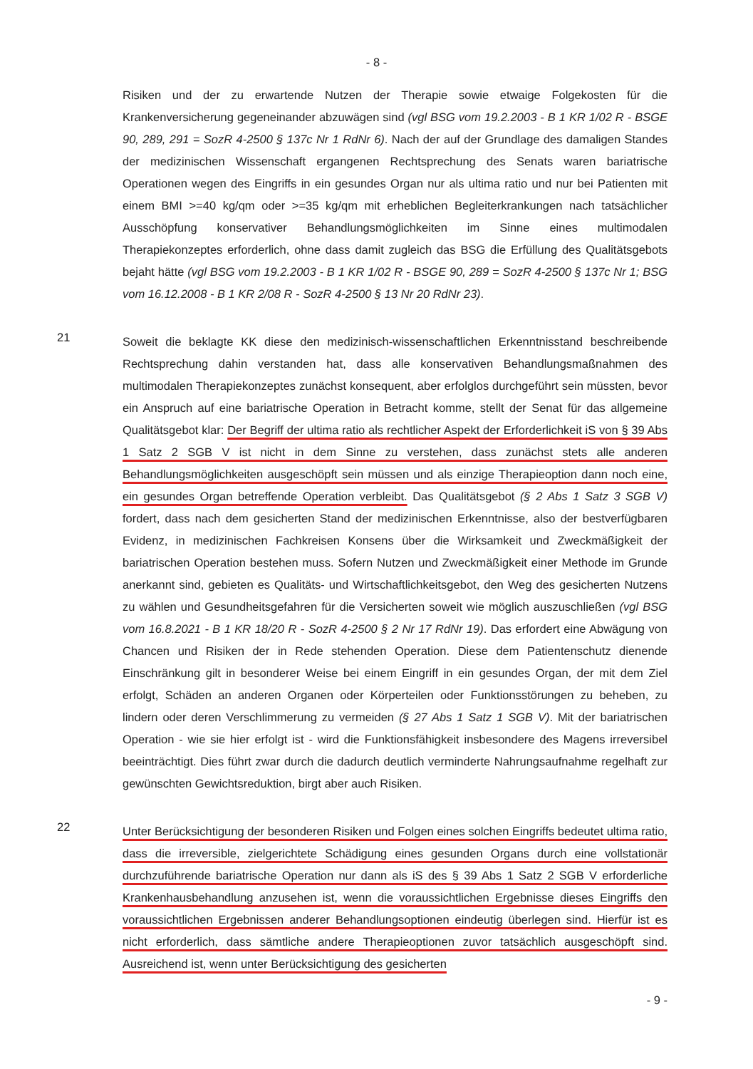- 8 -
Risiken und der zu erwartende Nutzen der Therapie sowie etwaige Folgekosten für die Krankenversicherung gegeneinander abzuwägen sind (vgl BSG vom 19.2.2003 - B 1 KR 1/02 R - BSGE 90, 289, 291 = SozR 4-2500 § 137c Nr 1 RdNr 6). Nach der auf der Grundlage des damaligen Standes der medizinischen Wissenschaft ergangenen Rechtsprechung des Senats waren bariatrische Operationen wegen des Eingriffs in ein gesundes Organ nur als ultima ratio und nur bei Patienten mit einem BMI >=40 kg/qm oder >=35 kg/qm mit erheblichen Begleiterkrankungen nach tatsächlicher Ausschöpfung konservativer Behandlungsmöglichkeiten im Sinne eines multimodalen Therapiekonzeptes erforderlich, ohne dass damit zugleich das BSG die Erfüllung des Qualitätsgebots bejaht hätte (vgl BSG vom 19.2.2003 - B 1 KR 1/02 R - BSGE 90, 289 = SozR 4-2500 § 137c Nr 1; BSG vom 16.12.2008 - B 1 KR 2/08 R - SozR 4-2500 § 13 Nr 20 RdNr 23).
21
Soweit die beklagte KK diese den medizinisch-wissenschaftlichen Erkenntnisstand beschreibende Rechtsprechung dahin verstanden hat, dass alle konservativen Behandlungsmaßnahmen des multimodalen Therapiekonzeptes zunächst konsequent, aber erfolglos durchgeführt sein müssten, bevor ein Anspruch auf eine bariatrische Operation in Betracht komme, stellt der Senat für das allgemeine Qualitätsgebot klar: Der Begriff der ultima ratio als rechtlicher Aspekt der Erforderlichkeit iS von § 39 Abs 1 Satz 2 SGB V ist nicht in dem Sinne zu verstehen, dass zunächst stets alle anderen Behandlungsmöglichkeiten ausgeschöpft sein müssen und als einzige Therapieoption dann noch eine, ein gesundes Organ betreffende Operation verbleibt. Das Qualitätsgebot (§ 2 Abs 1 Satz 3 SGB V) fordert, dass nach dem gesicherten Stand der medizinischen Erkenntnisse, also der bestverfügbaren Evidenz, in medizinischen Fachkreisen Konsens über die Wirksamkeit und Zweckmäßigkeit der bariatrischen Operation bestehen muss. Sofern Nutzen und Zweckmäßigkeit einer Methode im Grunde anerkannt sind, gebieten es Qualitäts- und Wirtschaftlichkeitsgebot, den Weg des gesicherten Nutzens zu wählen und Gesundheitsgefahren für die Versicherten soweit wie möglich auszuschließen (vgl BSG vom 16.8.2021 - B 1 KR 18/20 R - SozR 4-2500 § 2 Nr 17 RdNr 19). Das erfordert eine Abwägung von Chancen und Risiken der in Rede stehenden Operation. Diese dem Patientenschutz dienende Einschränkung gilt in besonderer Weise bei einem Eingriff in ein gesundes Organ, der mit dem Ziel erfolgt, Schäden an anderen Organen oder Körperteilen oder Funktionsstörungen zu beheben, zu lindern oder deren Verschlimmerung zu vermeiden (§ 27 Abs 1 Satz 1 SGB V). Mit der bariatrischen Operation - wie sie hier erfolgt ist - wird die Funktionsfähigkeit insbesondere des Magens irreversibel beeinträchtigt. Dies führt zwar durch die dadurch deutlich verminderte Nahrungsaufnahme regelhaft zur gewünschten Gewichtsreduktion, birgt aber auch Risiken.
22
Unter Berücksichtigung der besonderen Risiken und Folgen eines solchen Eingriffs bedeutet ultima ratio, dass die irreversible, zielgerichtete Schädigung eines gesunden Organs durch eine vollstationär durchzuführende bariatrische Operation nur dann als iS des § 39 Abs 1 Satz 2 SGB V erforderliche Krankenhausbehandlung anzusehen ist, wenn die voraussichtlichen Ergebnisse dieses Eingriffs den voraussichtlichen Ergebnissen anderer Behandlungsoptionen eindeutig überlegen sind. Hierfür ist es nicht erforderlich, dass sämtliche andere Therapieoptionen zuvor tatsächlich ausgeschöpft sind. Ausreichend ist, wenn unter Berücksichtigung des gesicherten
- 9 -